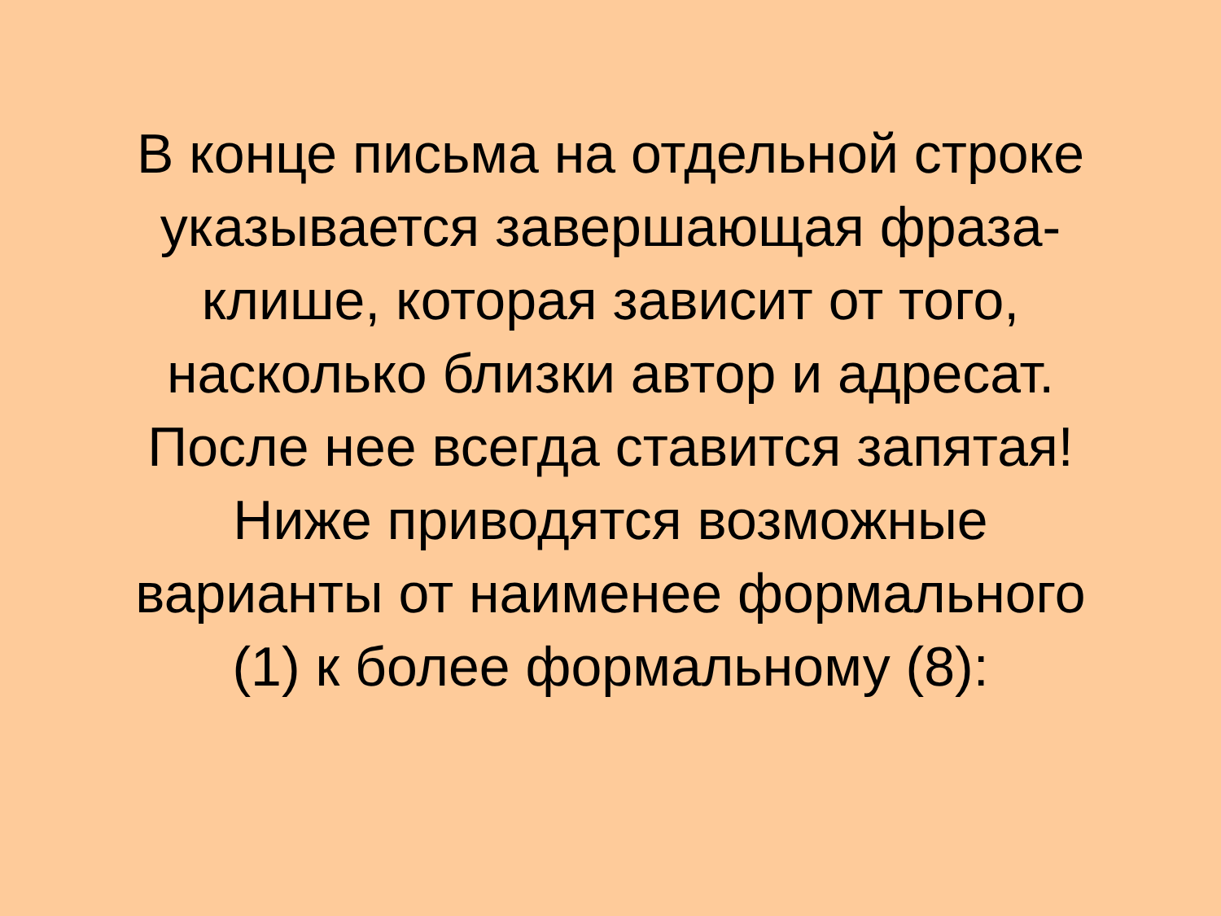В конце письма на отдельной строке
указывается завершающая фраза-
клише, которая зависит от того,
насколько близки автор и адресат.
После нее всегда ставится запятая!
Ниже приводятся возможные
варианты от наименее формального
(1) к более формальному (8):